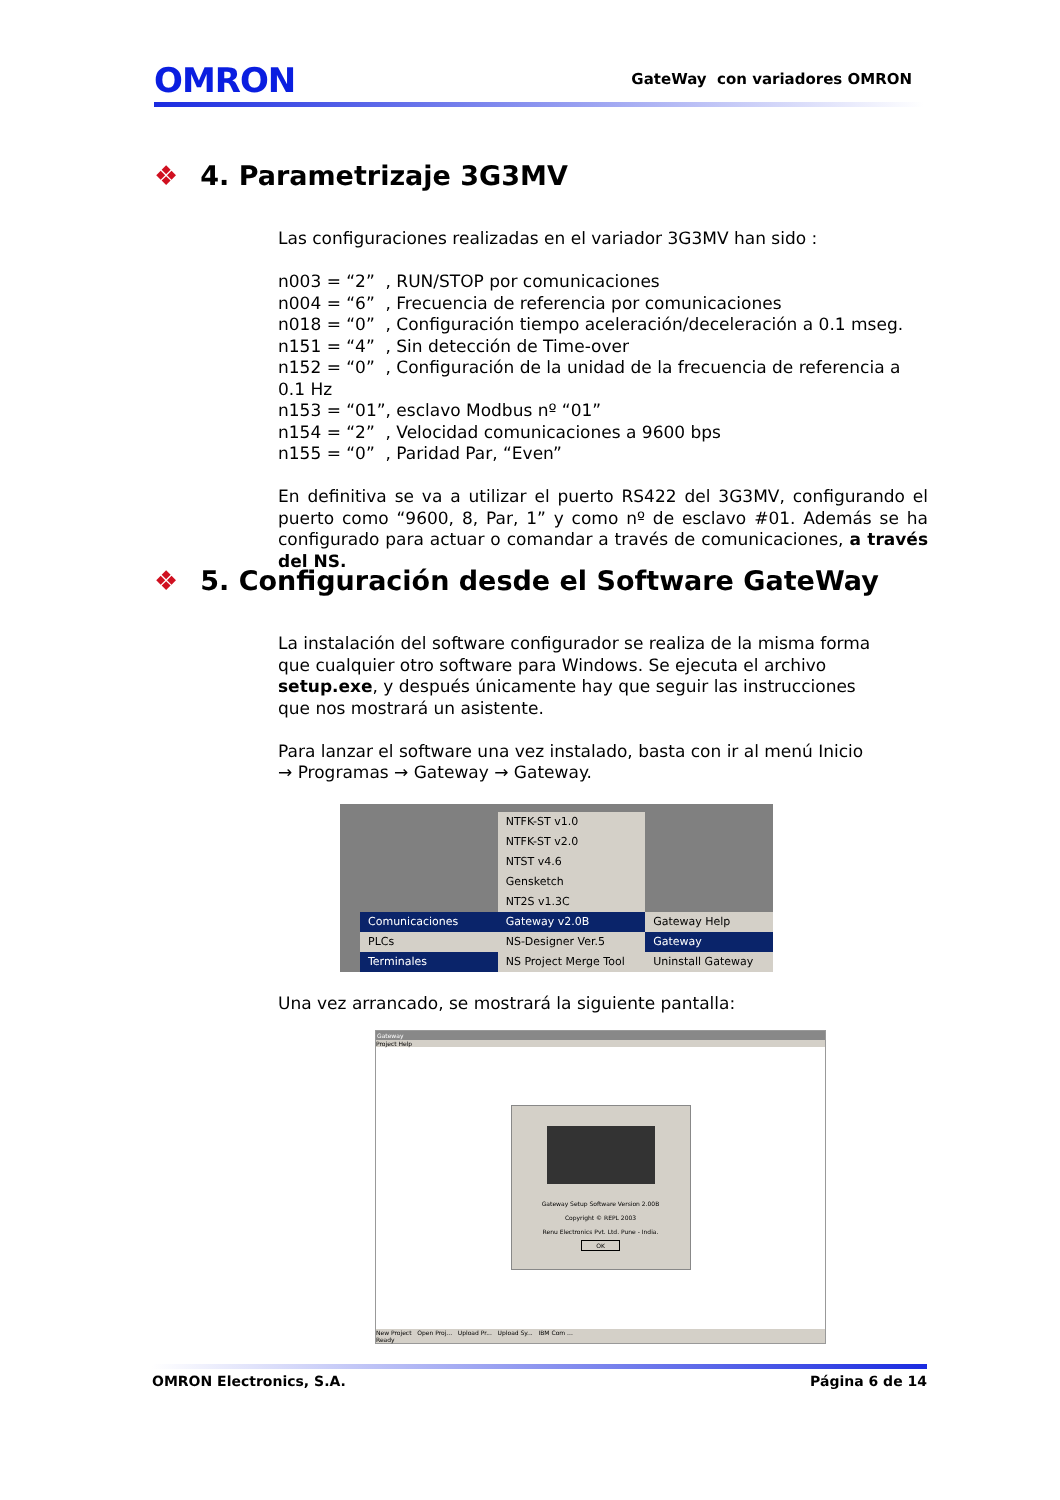OMRON
GateWay con variadores OMRON
❖ 4. Parametrizaje 3G3MV
Las configuraciones realizadas en el variador 3G3MV han sido :
n003 = “2” , RUN/STOP por comunicaciones
n004 = “6” , Frecuencia de referencia por comunicaciones
n018 = “0” , Configuración tiempo aceleración/deceleración a 0.1 mseg.
n151 = “4” , Sin detección de Time-over
n152 = “0” , Configuración de la unidad de la frecuencia de referencia a 0.1 Hz
n153 = “01”, esclavo Modbus nº “01”
n154 = “2” , Velocidad comunicaciones a 9600 bps
n155 = “0” , Paridad Par, “Even”
En definitiva se va a utilizar el puerto RS422 del 3G3MV, configurando el puerto como “9600, 8, Par, 1” y como nº de esclavo #01. Además se ha configurado para actuar o comandar a través de comunicaciones, a través del NS.
❖ 5. Configuración desde el Software GateWay
La instalación del software configurador se realiza de la misma forma que cualquier otro software para Windows. Se ejecuta el archivo setup.exe, y después únicamente hay que seguir las instrucciones que nos mostrará un asistente.
Para lanzar el software una vez instalado, basta con ir al menú Inicio → Programas → Gateway → Gateway.
Comunicaciones
PLCs
Terminales
NTFK-ST v1.0
NTFK-ST v2.0
NTST v4.6
Gensketch
NT2S v1.3C
Gateway v2.0B
NS-Designer Ver.5
NS Project Merge Tool
Gateway Help
Gateway
Uninstall Gateway
Una vez arrancado, se mostrará la siguiente pantalla:
Gateway
Project Help
Gateway Setup Software Version 2.00B
Copyright © REPL 2003
Renu Electronics Pvt. Ltd. Pune - India.
OK
New Project Open Proj... Upload Pr... Upload Sy... IBM Com ...
Ready
OMRON Electronics, S.A. Página 6 de 14